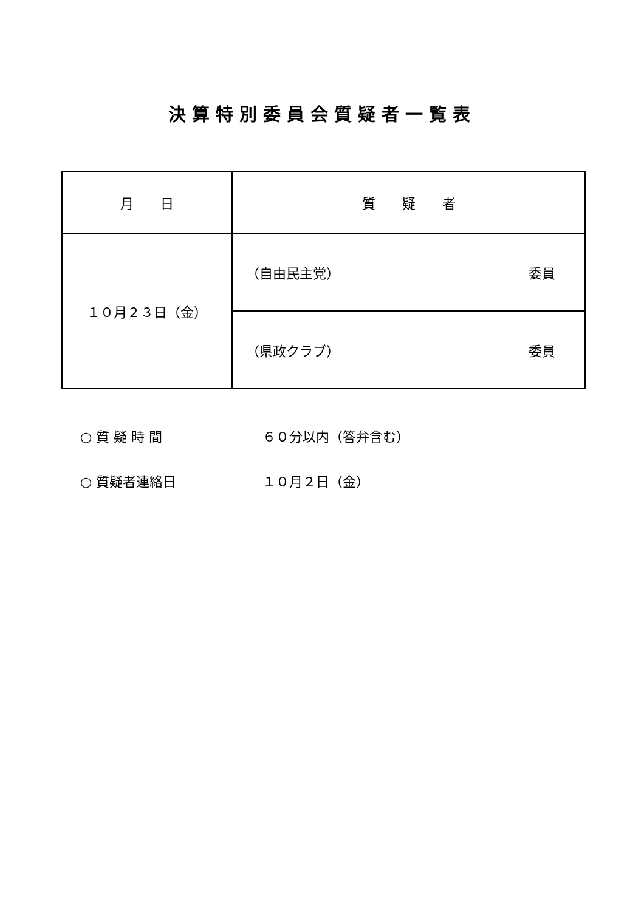決算特別委員会質疑者一覧表
| 月 日 | 質 疑 者 |
| --- | --- |
| １０月２３日（金） | （自由民主党） 委員 |
| | （県政クラブ） 委員 |
○ 質 疑 時 間 ６０分以内（答弁含む）
○ 質疑者連絡日 １０月２日（金）